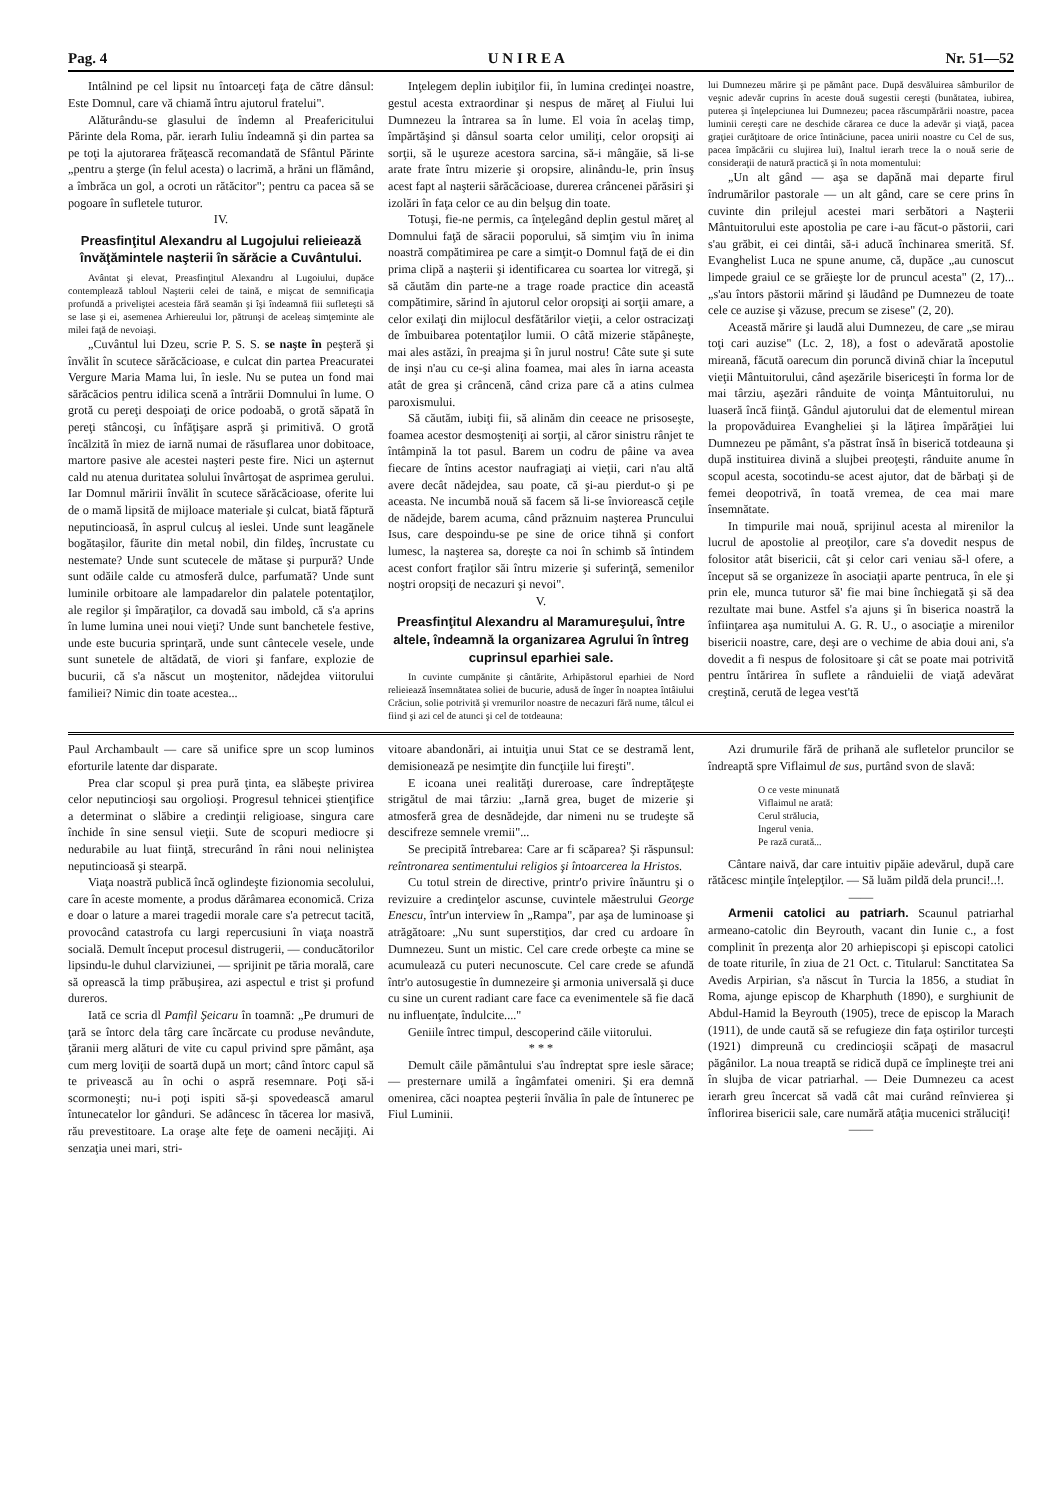Pag. 4 U N I R E A Nr. 51—52
Intâlnind pe cel lipsit nu întoarceţi faţa de către dânsul: Este Domnul, care vă chiamă întru ajutorul fratelui".
Alăturându-se glasului de îndemn al Preafericitului Părinte dela Roma, păr. ierarh Iuliu îndeamnă şi din partea sa pe toţi la ajutorarea frăţească recomandată de Sfântul Părinte „pentru a şterge (în felul acesta) o lacrimă, a hrăni un flămând, a îmbrăca un gol, a ocroti un rătăcitor"; pentru ca pacea să se pogoare în sufletele tuturor.
IV.
Preasfinţitul Alexandru al Lugojului relieiează învăţămintele naşterii în sărăcie a Cuvântului.
Avântat şi elevat, Preasfinţitul Alexandru al Lugoiului, dupăce contemplează tabloul Naşterii celei de taină, e mişcat de semnificaţia profundă a priveliştei acesteia fără seamăn şi îşi îndeamnă fiii sufleteşti să se lase şi ei, asemenea Arhiereului lor, pătrunşi de aceleaş simţeminte ale milei faţă de nevoiaşi.
„Cuvântul lui Dzeu, scrie P. S. S. se naşte în peşteră şi învălit în scutece sărăcăcioase, e culcat din partea Preacuratei Vergure Maria Mama lui, în iesle. Nu se putea un fond mai sărăcăcios pentru idilica scenă a întrării Domnului în lume. O grotă cu pereţi despoiaţi de orice podoabă, o grotă săpată în pereţi stâncoşi, cu înfăţişare aspră şi primitivă. O grotă încălzită în miez de iarnă numai de răsuflarea unor dobitoace, martore pasive ale acestei naşteri peste fire. Nici un aşternut cald nu atenua duritatea solului învârtoşat de asprimea gerului. Iar Domnul măririi învălit în scutece sărăcăcioase, oferite lui de o mamă lipsită de mijloace materiale şi culcat, biată făptură neputincioasă, în asprul culcuş al ieslei. Unde sunt leagănele bogătaşilor, făurite din metal nobil, din fildeş, încrustate cu nestemate? Unde sunt scutecele de mătase şi purpură? Unde sunt odăile calde cu atmosferă dulce, parfumată? Unde sunt luminile orbitoare ale lampadarelor din palatele potentaţilor, ale regilor şi împăraţilor, ca dovadă sau imbold, că s'a aprins în lume lumina unei noui vieţi? Unde sunt banchetele festive, unde este bucuria sprinţară, unde sunt cântecele vesele, unde sunt sunetele de altădată, de viori şi fanfare, explozie de bucurii, că s'a născut un moştenitor, nădejdea viitorului familiei? Nimic din toate acestea...
Inţelegem deplin iubiţilor fii, în lumina credinţei noastre, gestul acesta extraordinar şi nespus de măreţ al Fiului lui Dumnezeu la întrarea sa în lume. El voia în acelaş timp, împărtăşind şi dânsul soarta celor umiliţi, celor oropsiţi ai sorţii, să le uşureze acestora sarcina, să-i mângăie, să li-se arate frate întru mizerie şi oropsire, alinându-le, prin însuş acest fapt al naşterii sărăcăcioase, durerea crâncenei părăsiri şi izolări în faţa celor ce au din belşug din toate.
Totuşi, fie-ne permis, ca înţelegând deplin gestul măreţ al Domnului faţă de săracii poporului, să simţim viu în inima noastră compătimirea pe care a simţit-o Domnul faţă de ei din prima clipă a naşterii şi identificarea cu soartea lor vitregă, şi să căutăm din parte-ne a trage roade practice din această compătimire, sărind în ajutorul celor oropsiţi ai sorţii amare, a celor exilaţi din mijlocul desfătărilor vieţii, a celor ostracizaţi de îmbuibarea potentaţilor lumii. O câtă mizerie stăpâneşte, mai ales astăzi, în preajma şi în jurul nostru! Câte sute şi sute de inşi n'au cu ce-şi alina foamea, mai ales în iarna aceasta atât de grea şi crâncenă, când criza pare că a atins culmea paroxismului.
Să căutăm, iubiţi fii, să alinăm din ceeace ne prisoseşte, foamea acestor desmoşteniţi ai sorţii, al căror sinistru rânjet te întâmpină la tot pasul. Barem un codru de pâine va avea fiecare de întins acestor naufragiaţi ai vieţii, cari n'au altă avere decât nădejdea, sau poate, că şi-au pierdut-o şi pe aceasta. Ne incumbă nouă să facem să li-se înviorească ceţile de nădejde, barem acuma, când prăznuim naşterea Pruncului Isus, care despoindu-se pe sine de orice tihnă şi confort lumesc, la naşterea sa, doreşte ca noi în schimb să întindem acest confort fraţilor săi întru mizerie şi suferinţă, semenilor noştri oropsiţi de necazuri şi nevoi".
V.
Preasfinţitul Alexandru al Maramureşului, între altele, îndeamnă la organizarea Agrului în întreg cuprinsul eparhiei sale.
In cuvinte cumpănite şi cântărite, Arhipăstorul eparhiei de Nord relieiează însemnătatea soliei de bucurie, adusă de înger în noaptea întâiului Crăciun, solie potrivită şi vremurilor noastre de necazuri fără nume, tâlcul ei fiind şi azi cel de atunci şi cel de totdeauna:
lui Dumnezeu mărire şi pe pământ pace. După desvăluirea sâmburilor de veşnic adevăr cuprins în aceste două sugestii cereşti (bunătatea, iubirea, puterea şi înţelepciunea lui Dumnezeu; pacea răscumpărării noastre, pacea luminii cereşti care ne deschide cărarea ce duce la adevăr şi viaţă, pacea graţiei curăţitoare de orice întinăciune, pacea unirii noastre cu Cel de sus, pacea împăcării cu slujirea lui), Inaltul ierarh trece la o nouă serie de consideraţii de natură practică şi în nota momentului:
„Un alt gând — aşa se dapănă mai departe firul îndrumărilor pastorale — un alt gând, care se cere prins în cuvinte din prilejul acestei mari serbători a Naşterii Mântuitorului este apostolia pe care i-au făcut-o păstorii, cari s'au grăbit, ei cei dintâi, să-i aducă închinarea smerită. Sf. Evanghelist Luca ne spune anume, că, dupăce „au cunoscut limpede graiul ce se grăieşte lor de pruncul acesta" (2, 17)... „s'au întors păstorii mărind şi lăudând pe Dumnezeu de toate cele ce auzise şi văzuse, precum se zisese" (2, 20).
Această mărire şi laudă alui Dumnezeu, de care „se mirau toţi cari auzise" (Lc. 2, 18), a fost o adevărată apostolie mireană, făcută oarecum din poruncă divină chiar la începutul vieţii Mântuitorului, când aşezările bisericeşti în forma lor de mai târziu, aşezări rânduite de voinţa Mântuitorului, nu luaseră încă fiinţă. Gândul ajutorului dat de elementul mirean la propovăduirea Evangheliei şi la lăţirea împărăţiei lui Dumnezeu pe pământ, s'a păstrat însă în biserică totdeauna şi după instituirea divină a slujbei preoţeşti, rânduite anume în scopul acesta, socotindu-se acest ajutor, dat de bărbaţi şi de femei deopotrivă, în toată vremea, de cea mai mare însemnătate.
In timpurile mai nouă, sprijinul acesta al mirenilor la lucrul de apostolie al preoţilor, care s'a dovedit nespus de folositor atât bisericii, cât şi celor cari veniau să-l ofere, a început să se organizeze în asociaţii aparte pentruca, în ele şi prin ele, munca tuturor să' fie mai bine închiegată şi să dea rezultate mai bune. Astfel s'a ajuns şi în biserica noastră la înfiinţarea aşa numitului A. G. R. U., o asociaţie a mirenilor bisericii noastre, care, deşi are o vechime de abia doui ani, s'a dovedit a fi nespus de folositoare şi cât se poate mai potrivită pentru întărirea în suflete a rânduielii de viaţă adevărat creştină, cerută de legea vest'tă
Paul Archambault — care să unifice spre un scop luminos eforturile latente dar disparate.
Prea clar scopul şi prea pură ţinta, ea slăbeşte privirea celor neputincioşi sau orgolioşi. Progresul tehnicei ştienţifice a determinat o slăbire a credinţii religioase, singura care închide în sine sensul vieţii. Sute de scopuri mediocre şi nedurabile au luat fiinţă, strecurând în râni noui neliniştea neputincioasă şi stearpă.
Viaţa noastră publică încă oglindeşte fizionomia secolului, care în aceste momente, a produs dărâmarea economică. Criza e doar o lature a marei tragedii morale care s'a petrecut tacită, provocând catastrofa cu largi repercusiuni în viaţa noastră socială. Demult început procesul distrugerii, — conducătorilor lipsindu-le duhul clarviziunei, — sprijinit pe tăria morală, care să oprească la timp prăbuşirea, azi aspectul e trist şi profund dureros.
Iată ce scria dl Pamfil Şeicaru în toamnă: „Pe drumuri de ţară se întorc dela târg care încărcate cu produse nevândute, ţăranii merg alături de vite cu capul privind spre pământ, aşa cum merg loviţii de soartă după un mort; când întorc capul să te privească au în ochi o aspră resemnare. Poţi să-i scormoneşti; nu-i poţi ispiti să-şi spovedească amarul întunecatelor lor gânduri. Se adâncesc în tăcerea lor masivă, rău prevestitoare. La oraşe alte feţe de oameni necăjiţi. Ai senzaţia unei mari, stri-
vitoare abandonări, ai intuiţia unui Stat ce se destramă lent, demisionează pe nesimţite din funcţiile lui fireşti".
E icoana unei realităţi dureroase, care îndreptăţeşte strigătul de mai târziu: „Iarnă grea, buget de mizerie şi atmosferă grea de desnădejde, dar nimeni nu se trudeşte să descifreze semnele vremii"...
Se precipită întrebarea: Care ar fi scăparea? Şi răspunsul: reîntronarea sentimentului religios şi întoarcerea la Hristos.
Cu totul strein de directive, printr'o privire înăuntru şi o revizuire a credinţelor ascunse, cuvintele măestrului George Enescu, într'un interview în „Rampa", par aşa de luminoase şi atrăgătoare: „Nu sunt superstiţios, dar cred cu ardoare în Dumnezeu. Sunt un mistic. Cel care crede orbeşte ca mine se acumulează cu puteri necunoscute. Cel care crede se afundă într'o autosugestie în dumnezeire şi armonia universală şi duce cu sine un curent radiant care face ca evenimentele să fie dacă nu influenţate, îndulcite...."
Geniile întrec timpul, descoperind căile viitorului.
* * *
Demult căile pământului s'au îndreptat spre iesle sărace; — presternare umilă a îngâmfatei omeniri. Şi era demnă omenirea, căci noaptea peşterii învălia în pale de întunerec pe Fiul Luminii.
Azi drumurile fără de prihană ale sufletelor pruncilor se îndreaptă spre Viflaimul de sus, purtând svon de slavă:
O ce veste minunată
Viflaimul ne arată:
Cerul strălucia,
Ingerul venia.
Pe rază curată...
Cântare naivă, dar care intuitiv pipăie adevărul, după care rătăcesc minţile înţelepţilor. — Să luăm pildă dela prunci!..!.
——
Armenii catolici au patriarh. Scaunul patriarhal armeano-catolic din Beyrouth, vacant din Iunie c., a fost complinit în prezenţa alor 20 arhiepiscopi şi episcopi catolici de toate riturile, în ziua de 21 Oct. c. Titularul: Sanctitatea Sa Avedis Arpirian, s'a născut în Turcia la 1856, a studiat în Roma, ajunge episcop de Kharphuth (1890), e surghiunit de Abdul-Hamid la Beyrouth (1905), trece de episcop la Marach (1911), de unde caută să se refugieze din faţa oştirilor turceşti (1921) dimpreună cu credincioşii scăpaţi de masacrul păgânilor. La noua treaptă se ridică după ce împlineşte trei ani în slujba de vicar patriarhal. — Deie Dumnezeu ca acest ierarh greu încercat să vadă cât mai curând reînvierea şi înflorirea bisericii sale, care numără atâţia mucenici străluciţi!
——